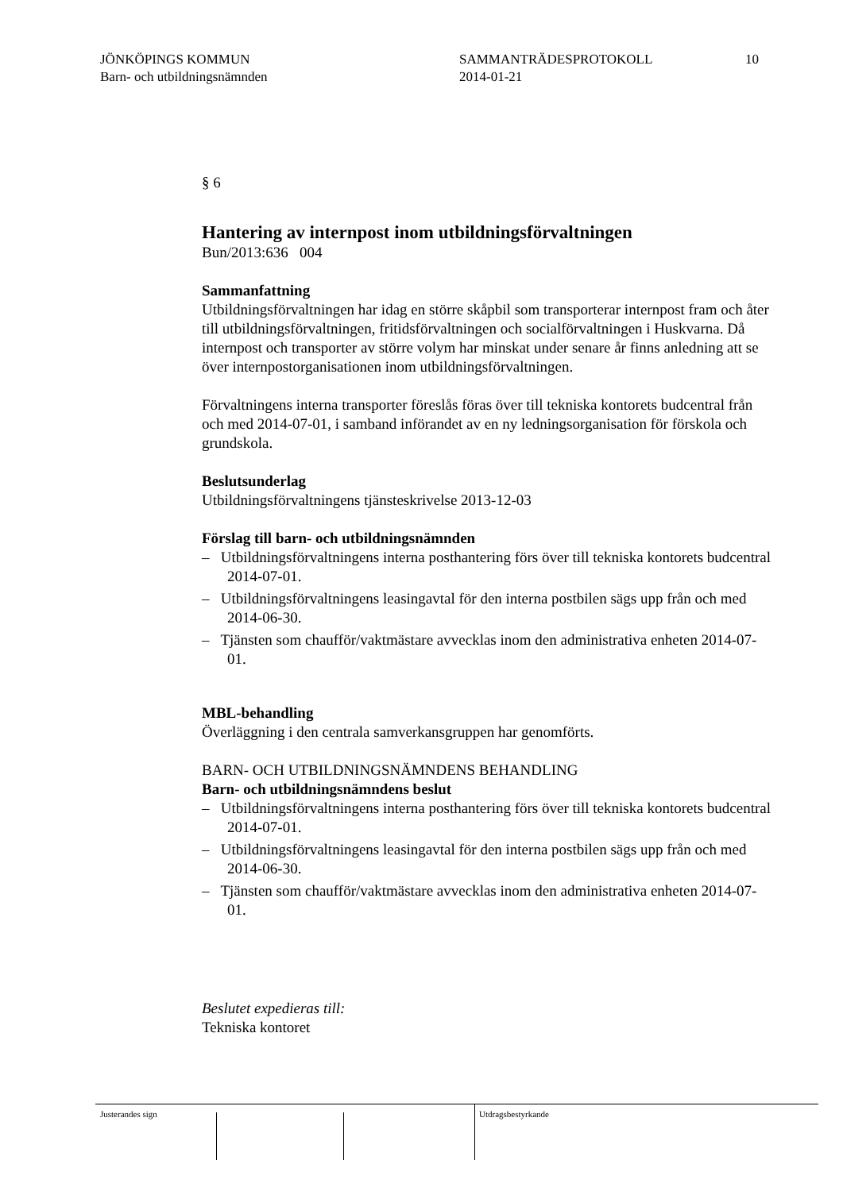JÖNKÖPINGS KOMMUN
Barn- och utbildningsnämnden
SAMMANTRÄDESPROTOKOLL
2014-01-21
10
§ 6
Hantering av internpost inom utbildningsförvaltningen
Bun/2013:636 004
Sammanfattning
Utbildningsförvaltningen har idag en större skåpbil som transporterar internpost fram och åter till utbildningsförvaltningen, fritidsförvaltningen och socialförvaltningen i Huskvarna. Då internpost och transporter av större volym har minskat under senare år finns anledning att se över internpostorganisationen inom utbildningsförvaltningen.
Förvaltningens interna transporter föreslås föras över till tekniska kontorets budcentral från och med 2014-07-01, i samband införandet av en ny ledningsorganisation för förskola och grundskola.
Beslutsunderlag
Utbildningsförvaltningens tjänsteskrivelse 2013-12-03
Förslag till barn- och utbildningsnämnden
– Utbildningsförvaltningens interna posthantering förs över till tekniska kontorets budcentral 2014-07-01.
– Utbildningsförvaltningens leasingavtal för den interna postbilen sägs upp från och med 2014-06-30.
– Tjänsten som chaufför/vaktmästare avvecklas inom den administrativa enheten 2014-07-01.
MBL-behandling
Överläggning i den centrala samverkansgruppen har genomförts.
BARN- OCH UTBILDNINGSNÄMNDENS BEHANDLING
Barn- och utbildningsnämndens beslut
– Utbildningsförvaltningens interna posthantering förs över till tekniska kontorets budcentral 2014-07-01.
– Utbildningsförvaltningens leasingavtal för den interna postbilen sägs upp från och med 2014-06-30.
– Tjänsten som chaufför/vaktmästare avvecklas inom den administrativa enheten 2014-07-01.
Beslutet expedieras till:
Tekniska kontoret
Justerandes sign Utdragsbestyrkande